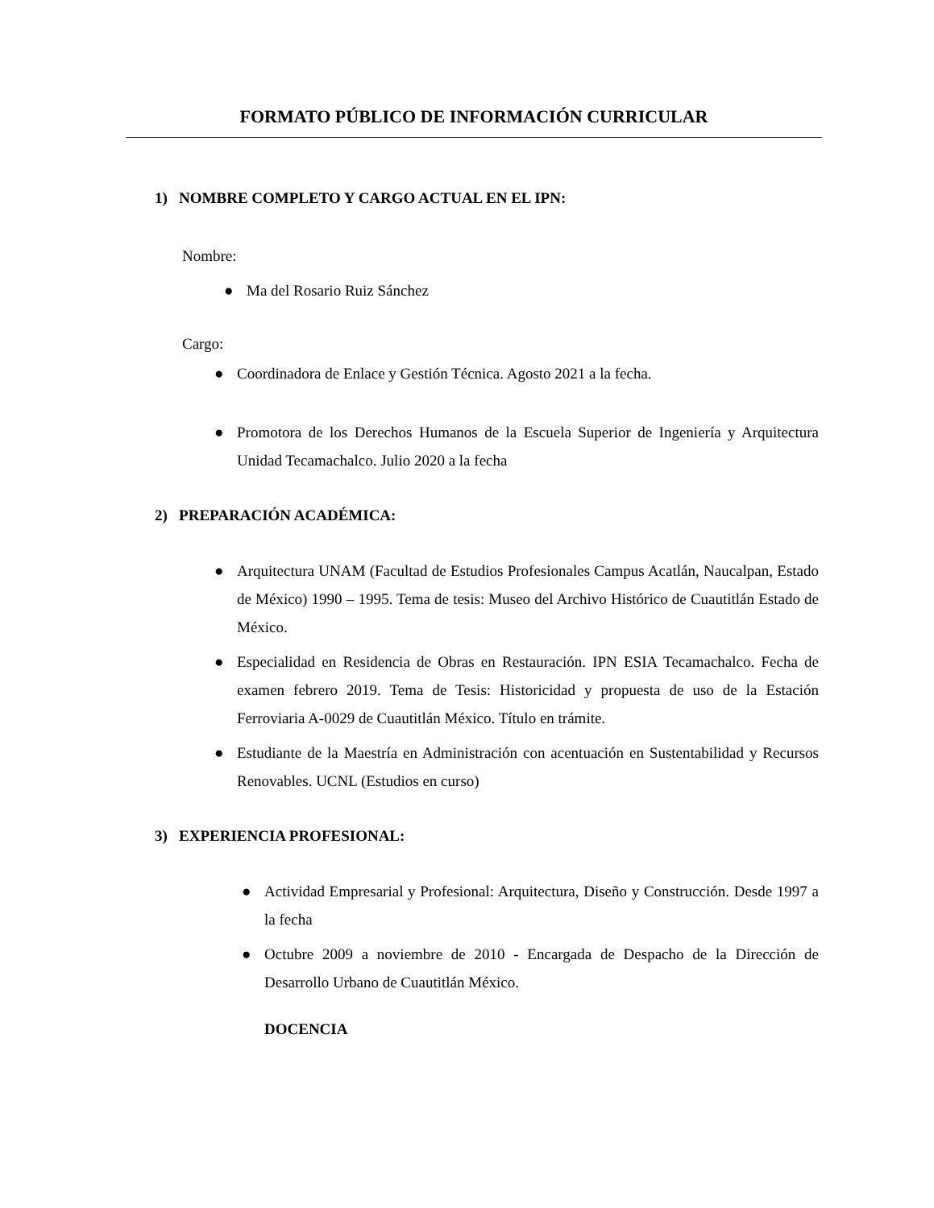FORMATO PÚBLICO DE INFORMACIÓN CURRICULAR
1) NOMBRE COMPLETO Y CARGO ACTUAL EN EL IPN:
Nombre:
● Ma del Rosario Ruiz Sánchez
Cargo:
● Coordinadora de Enlace y Gestión Técnica. Agosto 2021 a la fecha.
● Promotora de los Derechos Humanos de la Escuela Superior de Ingeniería y Arquitectura Unidad Tecamachalco. Julio 2020 a la fecha
2) PREPARACIÓN ACADÉMICA:
● Arquitectura UNAM (Facultad de Estudios Profesionales Campus Acatlán, Naucalpan, Estado de México) 1990 – 1995. Tema de tesis: Museo del Archivo Histórico de Cuautitlán Estado de México.
● Especialidad en Residencia de Obras en Restauración. IPN ESIA Tecamachalco. Fecha de examen febrero 2019. Tema de Tesis: Historicidad y propuesta de uso de la Estación Ferroviaria A-0029 de Cuautitlán México. Título en trámite.
● Estudiante de la Maestría en Administración con acentuación en Sustentabilidad y Recursos Renovables. UCNL (Estudios en curso)
3) EXPERIENCIA PROFESIONAL:
● Actividad Empresarial y Profesional: Arquitectura, Diseño y Construcción. Desde 1997 a la fecha
● Octubre 2009 a noviembre de 2010 - Encargada de Despacho de la Dirección de Desarrollo Urbano de Cuautitlán México.
DOCENCIA